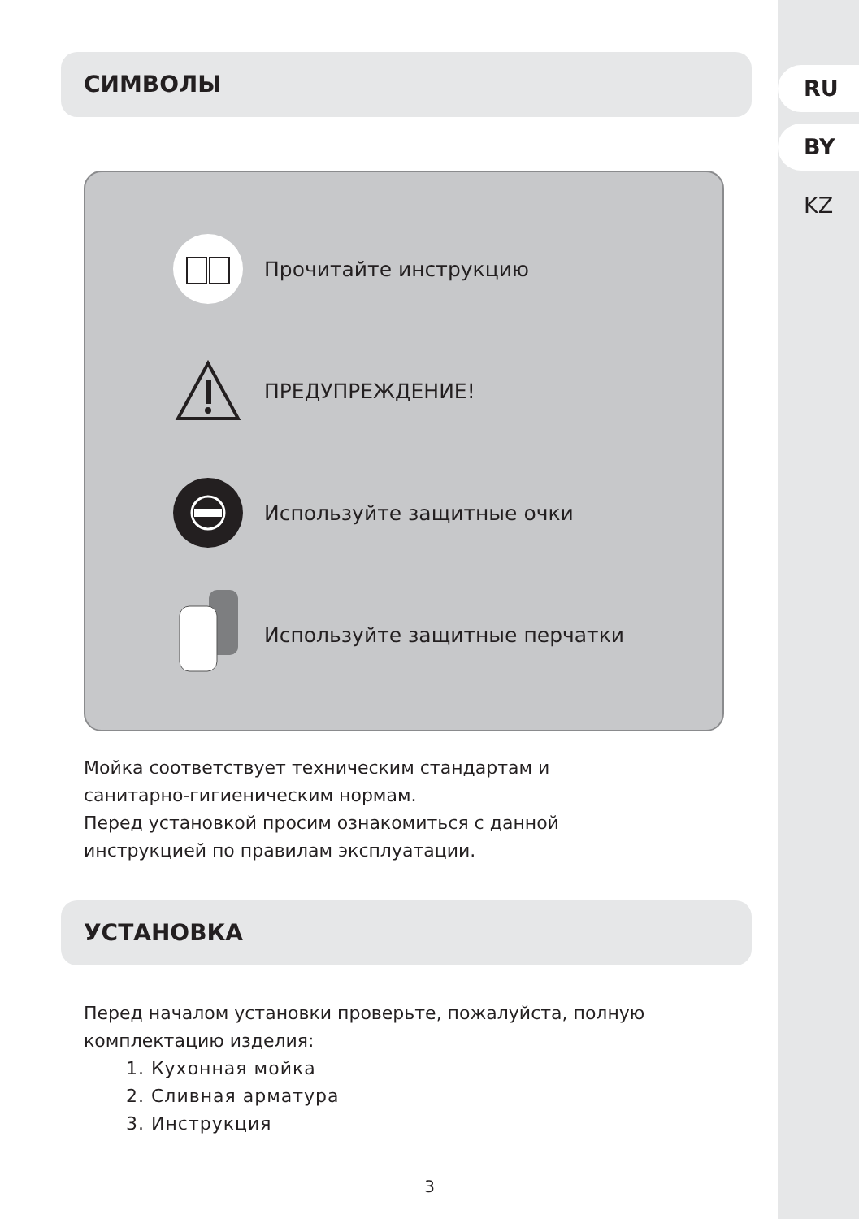RU
BY
KZ
СИМВОЛЫ
Прочитайте инструкцию
ПРЕДУПРЕЖДЕНИЕ!
Используйте защитные очки
Используйте защитные перчатки
Мойка соответствует техническим стандартам и
санитарно-гигиеническим нормам.
Перед установкой просим ознакомиться с данной
инструкцией по правилам эксплуатации.
УСТАНОВКА
Перед началом установки проверьте, пожалуйста, полную
комплектацию изделия:
1. Кухонная мойка
2. Сливная арматура
3. Инструкция
3